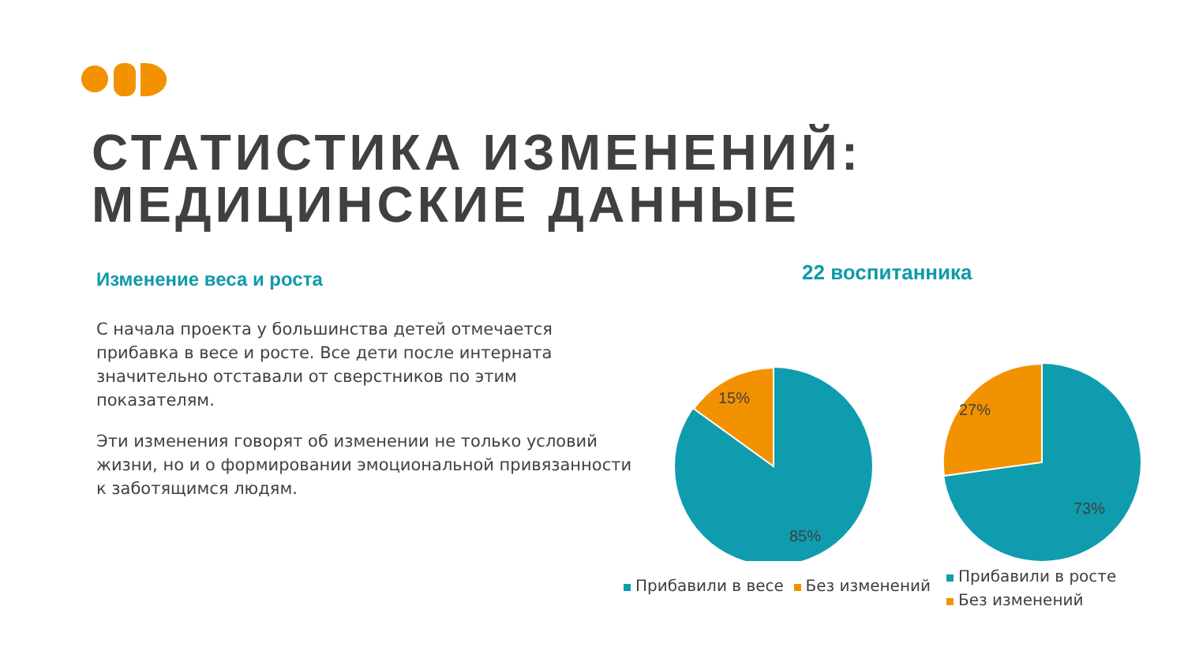СТАТИСТИКА ИЗМЕНЕНИЙ:
МЕДИЦИНСКИЕ ДАННЫЕ
Изменение веса и роста
С начала проекта у большинства детей отмечается прибавка в весе и росте. Все дети после интерната значительно отставали от сверстников по этим показателям.
Эти изменения говорят об изменении не только условий жизни, но и о формировании эмоциональной привязанности к заботящимся людям.
22 воспитанника
15%
85%
27%
73%
Прибавили в весе Без изменений
Прибавили в росте
Без изменений